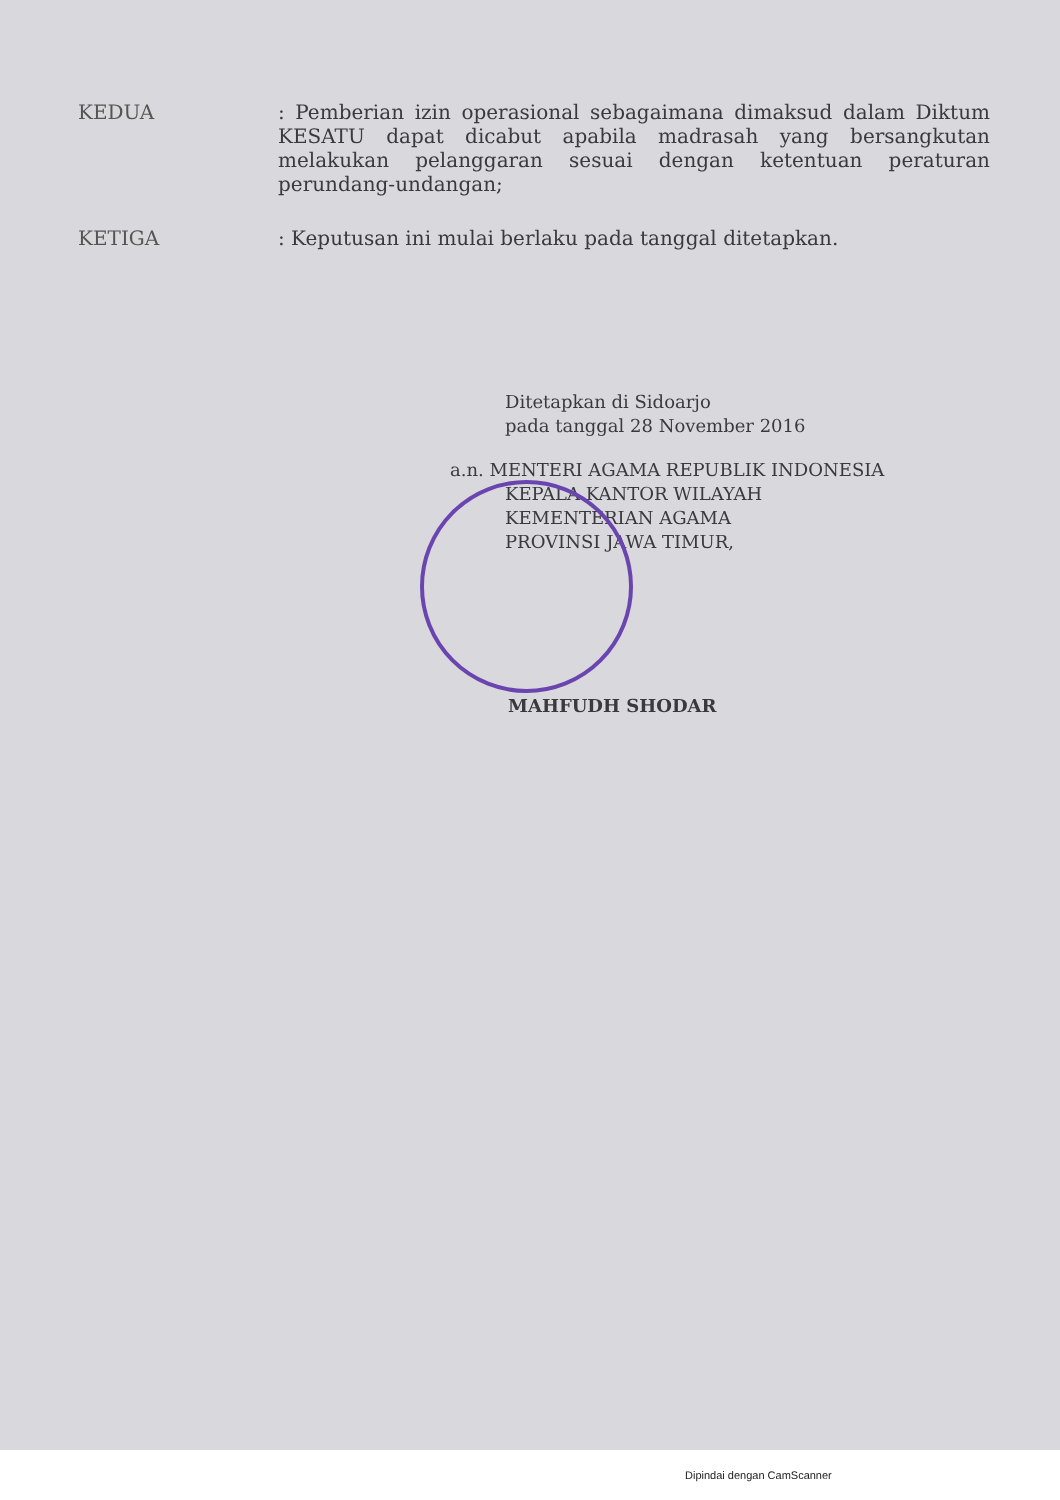KEDUA : Pemberian izin operasional sebagaimana dimaksud dalam Diktum KESATU dapat dicabut apabila madrasah yang bersangkutan melakukan pelanggaran sesuai dengan ketentuan peraturan perundang-undangan;
KETIGA : Keputusan ini mulai berlaku pada tanggal ditetapkan.
Ditetapkan di Sidoarjo
pada tanggal 28 November 2016
a.n. MENTERI AGAMA REPUBLIK INDONESIA
KEPALA KANTOR WILAYAH
KEMENTERIAN AGAMA
PROVINSI JAWA TIMUR,
MAHFUDH SHODAR
Dipindai dengan CamScanner